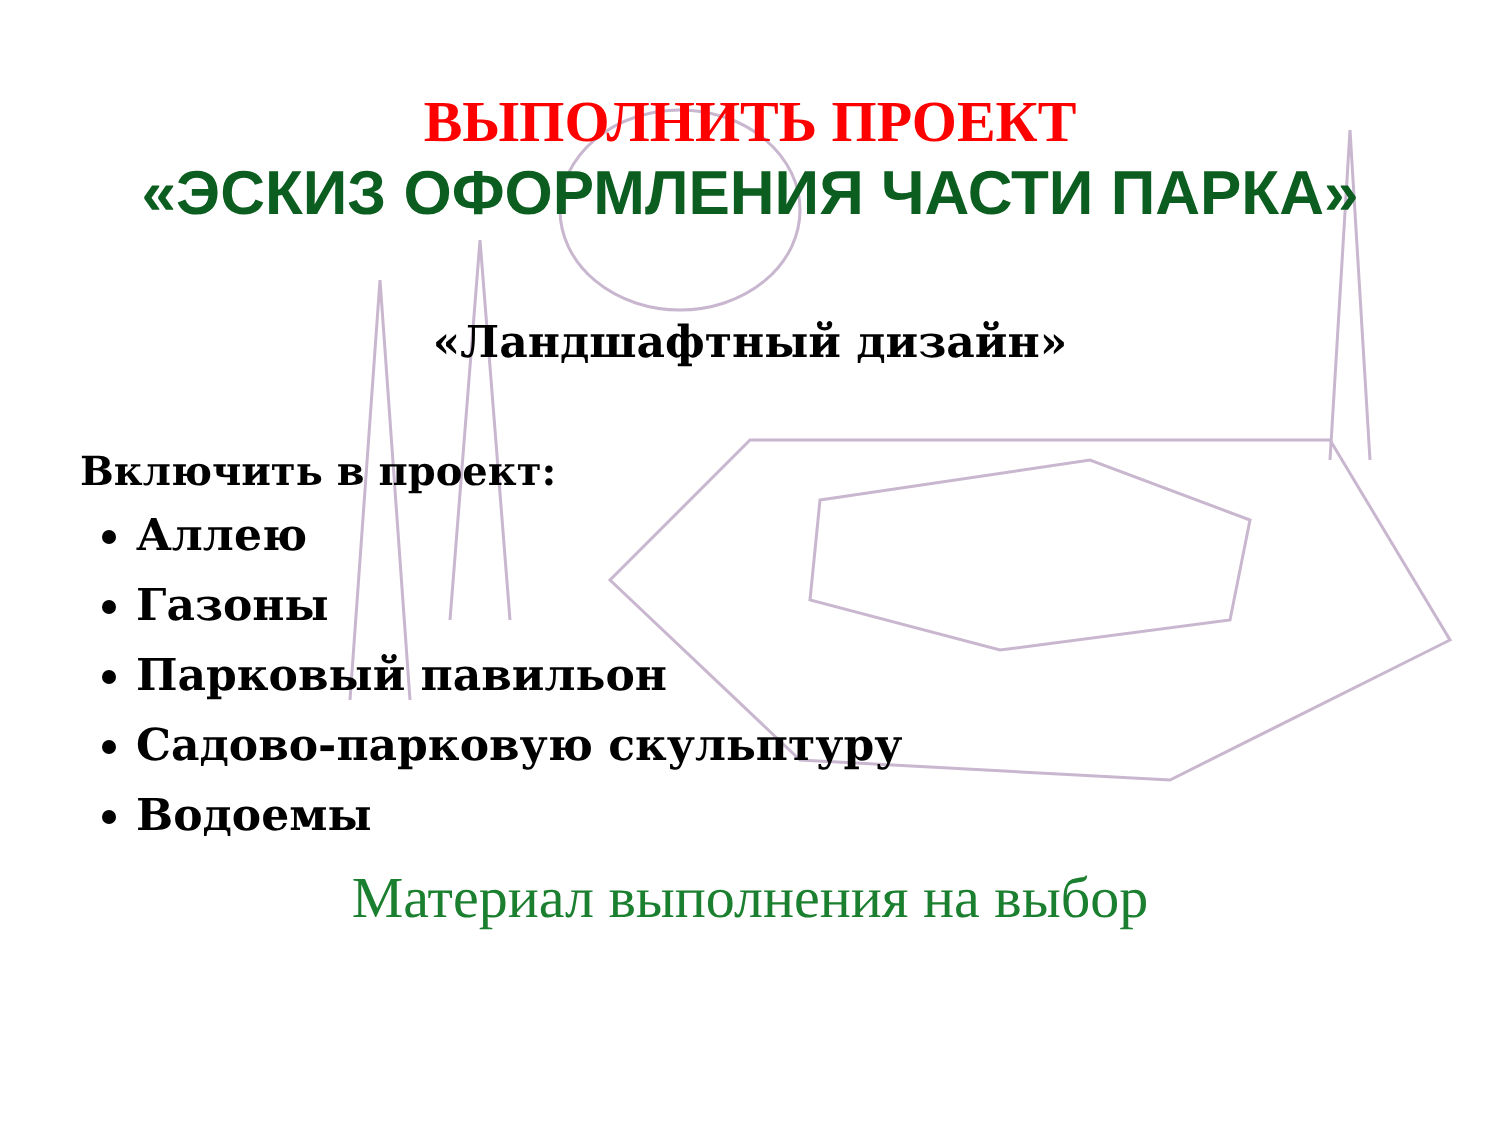ВЫПОЛНИТЬ ПРОЕКТ
«ЭСКИЗ ОФОРМЛЕНИЯ ЧАСТИ ПАРКА»
«Ландшафтный дизайн»
Включить в проект:
Аллею
Газоны
Парковый павильон
Садово-парковую скульптуру
Водоемы
Материал выполнения на выбор